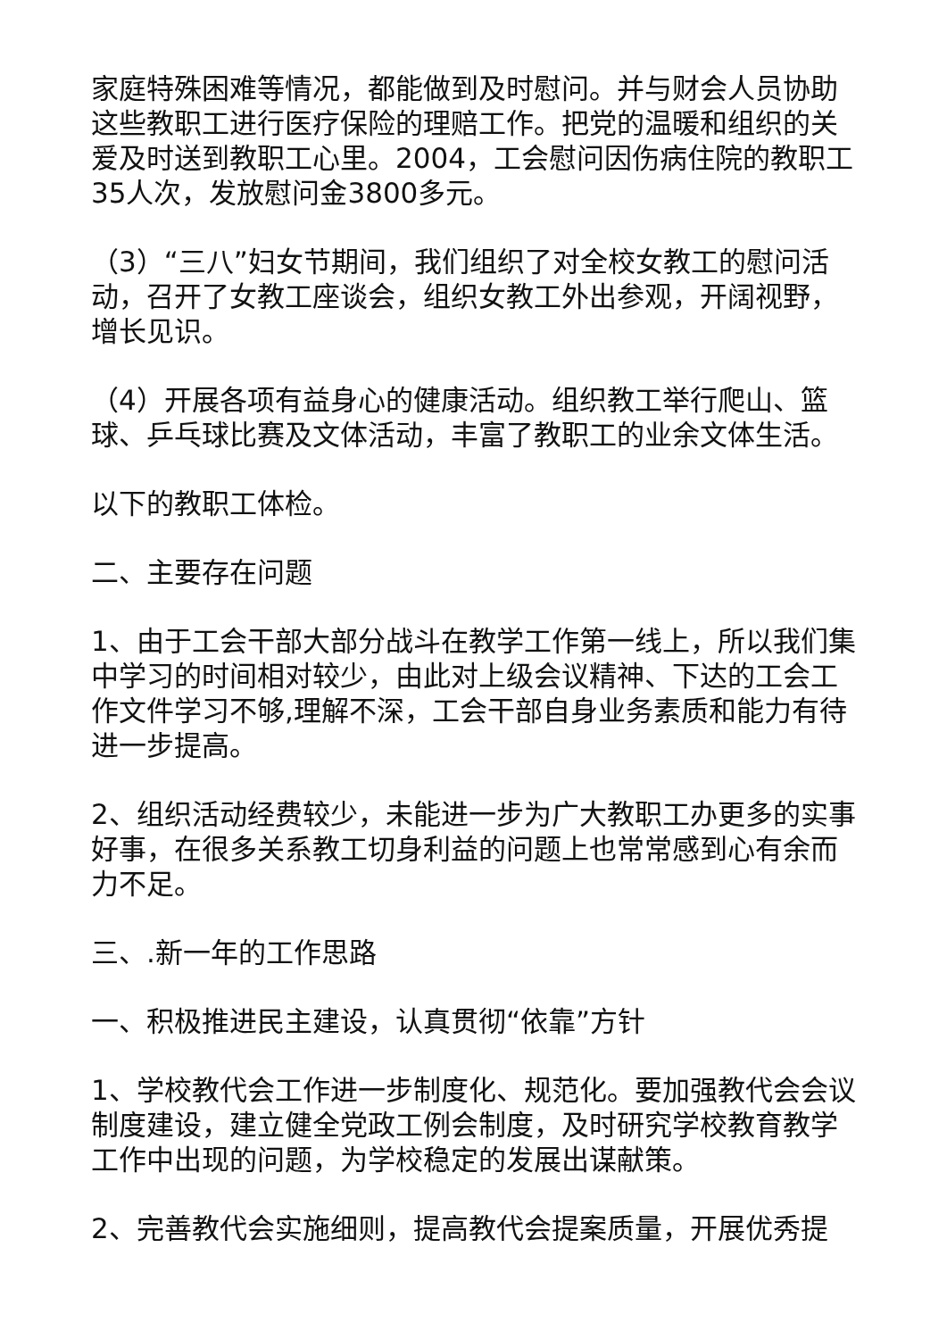家庭特殊困难等情况，都能做到及时慰问。并与财会人员协助这些教职工进行医疗保险的理赔工作。把党的温暖和组织的关爱及时送到教职工心里。2004，工会慰问因伤病住院的教职工35人次，发放慰问金3800多元。
（3）“三八”妇女节期间，我们组织了对全校女教工的慰问活动，召开了女教工座谈会，组织女教工外出参观，开阔视野，增长见识。
（4）开展各项有益身心的健康活动。组织教工举行爬山、篮球、乒乓球比赛及文体活动，丰富了教职工的业余文体生活。
以下的教职工体检。
二、主要存在问题
1、由于工会干部大部分战斗在教学工作第一线上，所以我们集中学习的时间相对较少，由此对上级会议精神、下达的工会工作文件学习不够,理解不深，工会干部自身业务素质和能力有待进一步提高。
2、组织活动经费较少，未能进一步为广大教职工办更多的实事好事，在很多关系教工切身利益的问题上也常常感到心有余而力不足。
三、.新一年的工作思路
一、积极推进民主建设，认真贯彻“依靠”方针
1、学校教代会工作进一步制度化、规范化。要加强教代会会议制度建设，建立健全党政工例会制度，及时研究学校教育教学工作中出现的问题，为学校稳定的发展出谋献策。
2、完善教代会实施细则，提高教代会提案质量，开展优秀提